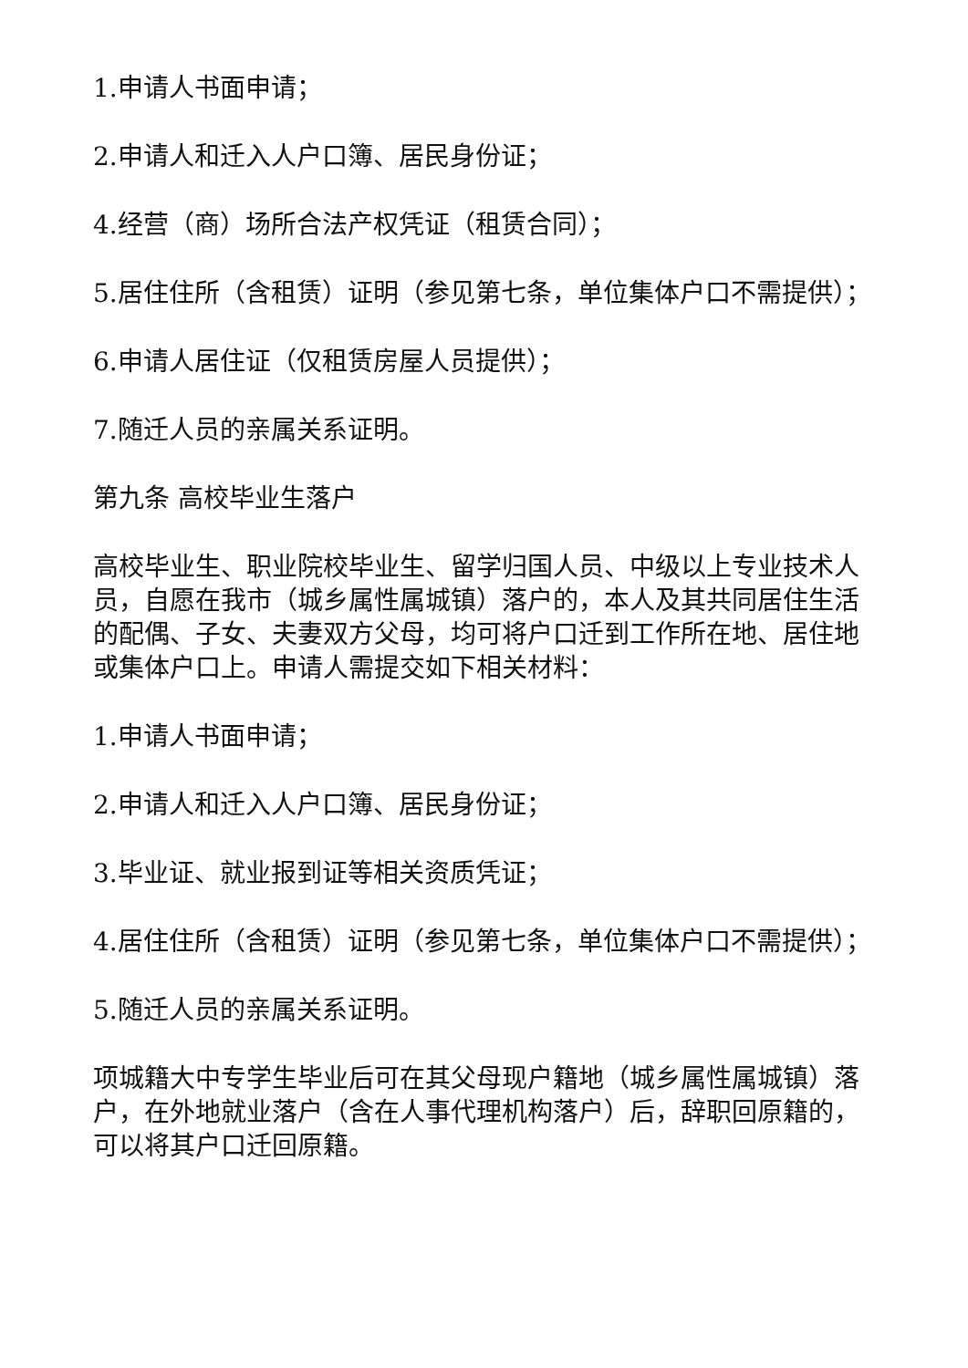1.申请人书面申请；
2.申请人和迁入人户口簿、居民身份证；
4.经营（商）场所合法产权凭证（租赁合同）；
5.居住住所（含租赁）证明（参见第七条，单位集体户口不需提供）；
6.申请人居住证（仅租赁房屋人员提供）；
7.随迁人员的亲属关系证明。
第九条 高校毕业生落户
高校毕业生、职业院校毕业生、留学归国人员、中级以上专业技术人员，自愿在我市（城乡属性属城镇）落户的，本人及其共同居住生活的配偶、子女、夫妻双方父母，均可将户口迁到工作所在地、居住地或集体户口上。申请人需提交如下相关材料：
1.申请人书面申请；
2.申请人和迁入人户口簿、居民身份证；
3.毕业证、就业报到证等相关资质凭证；
4.居住住所（含租赁）证明（参见第七条，单位集体户口不需提供）；
5.随迁人员的亲属关系证明。
项城籍大中专学生毕业后可在其父母现户籍地（城乡属性属城镇）落户，在外地就业落户（含在人事代理机构落户）后，辞职回原籍的，可以将其户口迁回原籍。